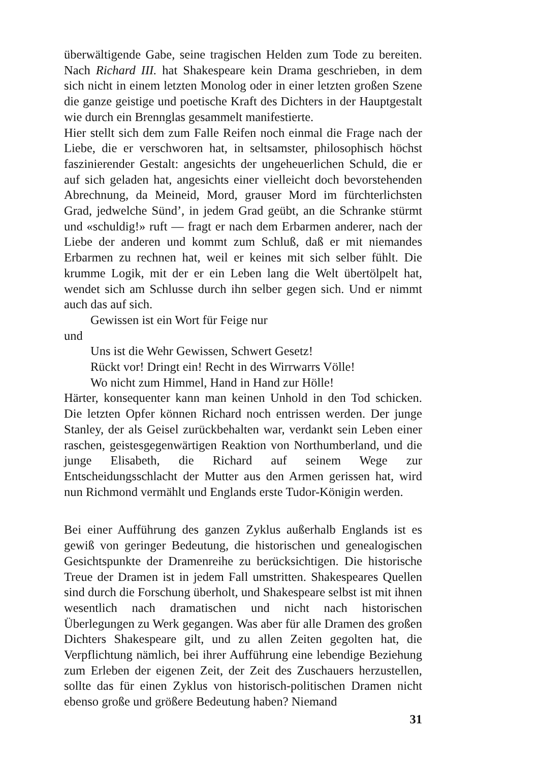überwältigende Gabe, seine tragischen Helden zum Tode zu bereiten. Nach Richard III. hat Shakespeare kein Drama geschrieben, in dem sich nicht in einem letzten Monolog oder in einer letzten großen Szene die ganze geistige und poetische Kraft des Dichters in der Hauptgestalt wie durch ein Brennglas gesammelt manifestierte.
Hier stellt sich dem zum Falle Reifen noch einmal die Frage nach der Liebe, die er verschworen hat, in seltsamster, philosophisch höchst faszinierender Gestalt: angesichts der ungeheuerlichen Schuld, die er auf sich geladen hat, angesichts einer vielleicht doch bevorstehenden Abrechnung, da Meineid, Mord, grauser Mord im fürchterlichsten Grad, jedwelche Sünd’, in jedem Grad geübt, an die Schranke stürmt und «schuldig!» ruft — fragt er nach dem Erbarmen anderer, nach der Liebe der anderen und kommt zum Schluß, daß er mit niemandes Erbarmen zu rechnen hat, weil er keines mit sich selber fühlt. Die krumme Logik, mit der er ein Leben lang die Welt übertölpelt hat, wendet sich am Schlusse durch ihn selber gegen sich. Und er nimmt auch das auf sich.
Gewissen ist ein Wort für Feige nur
und
Uns ist die Wehr Gewissen, Schwert Gesetz!
Rückt vor! Dringt ein! Recht in des Wirrwarrs Völle!
Wo nicht zum Himmel, Hand in Hand zur Hölle!
Härter, konsequenter kann man keinen Unhold in den Tod schicken. Die letzten Opfer können Richard noch entrissen werden. Der junge Stanley, der als Geisel zurückbehalten war, verdankt sein Leben einer raschen, geistesgegenwärtigen Reaktion von Northumberland, und die junge Elisabeth, die Richard auf seinem Wege zur Entscheidungsschlacht der Mutter aus den Armen gerissen hat, wird nun Richmond vermählt und Englands erste Tudor-Königin werden.
Bei einer Aufführung des ganzen Zyklus außerhalb Englands ist es gewiß von geringer Bedeutung, die historischen und genealogischen Gesichtspunkte der Dramenreihe zu berücksichtigen. Die historische Treue der Dramen ist in jedem Fall umstritten. Shakespeares Quellen sind durch die Forschung überholt, und Shakespeare selbst ist mit ihnen wesentlich nach dramatischen und nicht nach historischen Überlegungen zu Werk gegangen. Was aber für alle Dramen des großen Dichters Shakespeare gilt, und zu allen Zeiten gegolten hat, die Verpflichtung nämlich, bei ihrer Aufführung eine lebendige Beziehung zum Erleben der eigenen Zeit, der Zeit des Zuschauers herzustellen, sollte das für einen Zyklus von historisch-politischen Dramen nicht ebenso große und größere Bedeutung haben? Niemand
31